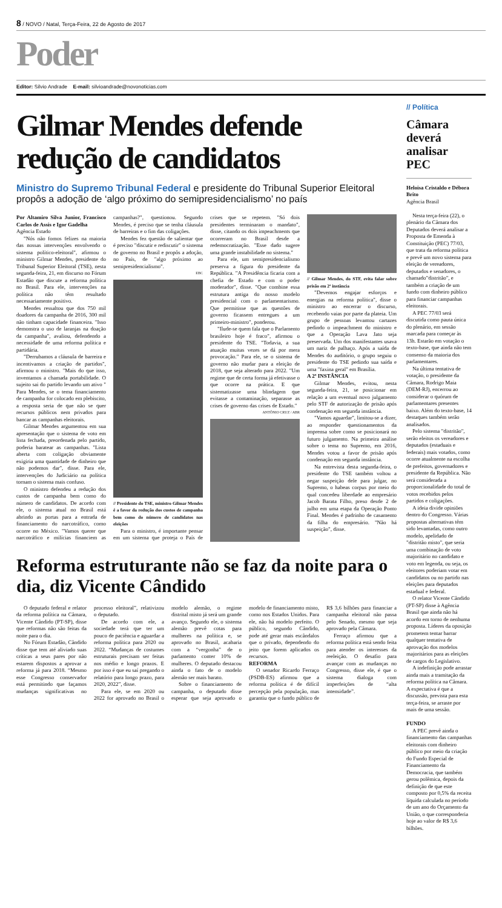8 / NOVO / Natal, Terça-Feira, 22 de Agosto de 2017
Poder
Editor: Silvio Andrade E-mail: silvioandrade@novonoticias.com
Gilmar Mendes defende redução de candidatos
Ministro do Supremo Tribunal Federal e presidente do Tribunal Superior Eleitoral propôs a adoção de ‘algo próximo do semipresidencialismo’ no país
Por Altamiro Silva Junior, Francisco Carlos de Assis e Igor Gadelha
Agência Estado
"Nós não fomos felizes na maioria das nossas intervenções envolvendo o sistema político-eleitoral", afirmou o ministro Gilmar Mendes, presidente do Tribunal Superior Eleitoral (TSE), nesta segunda-feira, 21, em discurso no Fórum Estadão que discute a reforma política no Brasil. Para ele, intervenções na política não têm resultado necessariamente positivo.
Mendes ressaltou que dos 750 mil doadores da campanha de 2016, 300 mil não tinham capacidade financeira. "Isso demonstra o uso de laranjas na doação da campanha", avaliou, defendendo a necessidade de uma reforma política e partidária.
"Derrubamos a cláusula de barreira e incentivamos a criação de partidos", afirmou o ministro. "Mais do que isso, inventamos a chamada portabilidade. O sujeito sai do partido levando um ativo " Para Mendes, se o tema financiamento de campanha for colocado em plebiscito, a resposta seria de que não se quer recursos públicos nem privados para bancar as campanhas eleitorais.
Gilmar Mendes argumentou em sua apresentação que o sistema de voto em lista fechada, preordenada pelo partido, poderia baratear as campanhas. "Lista aberta com coligação obviamente exigiria uma quantidade de dinheiro que não podemos dar", disse. Para ele, intervenções do Judiciário na política tornam o sistema mais confuso.
O ministro defendeu a redução dos custos de campanha bem como do número de candidatos. De acordo com ele, o sistema atual no Brasil está abrindo as portas para a entrada de financiamento do narcotráfico, como ocorre no México. "Vamos querer que narcotráfico e milícias financiem as campanhas?", questionou. Segundo Mendes, é preciso que se tenha cláusula de barreiras e o fim das coligações.
Mendes fez questão de salientar que é preciso "discutir e rediscutir" o sistema de governo no Brasil e propôs a adoção, no País, de "algo próximo ao semipresidencialismo".
EBC
// Presidente do TSE, ministro Gilmar Mendes é a favor da redução dos custos de campanha bem como do número de candidatos nas eleições
Para o ministro, é importante pensar em um sistema que proteja o País de crises que se repetem. "Só dois presidentes terminaram o mandato", disse, citando os dois impeachments que ocorreram no Brasil desde a redemocratização. "Esse dado sugere uma grande instabilidade no sistema."
Para ele, um semipresidencialismo preserva a figura do presidente da República. "A Presidência ficaria com a chefia de Estado e com o poder moderador", disse. "Que combine essa estrutura antiga do nosso modelo presidencial com o parlamentarismo. Que permitisse que as questões de governo ficassem entregues a um primeiro-ministro", ponderou.
"Ilude-se quem fala que o Parlamento brasileiro hoje é fraco", afirmou o presidente do TSE. "Todavia, a sua atuação muitas vezes se dá por mera provocação." Para ele, se o sistema de governo não mudar para a eleição de 2018, que seja alterado para 2022. "Um regime que de certa forma já efetivasse o que ocorre na prática. E que sistematizasse uma blindagem que evitasse a contaminação, separasse as crises de governo das crises de Estado."
ANTÔNIO CRUZ / ABR
// Gilmar Mendes, do STF, evita falar sobre prisão em 2ª instância
"Devemos engajar esforços e energias na reforma política", disse o ministro ao encerrar o discurso, recebendo vaias por parte da plateia. Um grupo de pessoas levantou cartazes pedindo o impeachment do ministro e que a Operação Lava Jato seja preservada. Um dos manifestantes usava um nariz de palhaço. Após a saída de Mendes do auditório, o grupo seguiu o presidente do TSE pedindo sua saída e uma "faxina geral" em Brasília.
A 2ª INSTÂNCIA
Gilmar Mendes, evitou, nesta segunda-feira, 21, se posicionar em relação a um eventual novo julgamento pelo STF de autorização de prisão após condenação em segunda instância.
"Vamos aguardar", limitou-se a dizer, ao responder questionamentos da imprensa sobre como se posicionará no futuro julgamento. Na primeira análise sobre o tema no Supremo, em 2016, Mendes votou a favor de prisão após condenação em segunda instância.
Na entrevista desta segunda-feira, o presidente do TSE também voltou a negar suspeição dele para julgar, no Supremo, o habeas corpus por meio do qual concedeu liberdade ao empresário Jacob Barata Filho, preso desde 2 de julho em uma etapa da Operação Ponto Final. Mendes é padrinho de casamento da filha do empresário. "Não há suspeição", disse.
Reforma estruturante não se faz da noite para o dia, diz Vicente Cândido
O deputado federal e relator da reforma política na Câmara, Vicente Cândido (PT-SP), disse que reformas não são feitas da noite para o dia.
No Fórum Estadão, Cândido disse que tem até aliviado suas críticas a seus pares por não estarem dispostos a aprovar a reforma já para 2018. “Mesmo esse Congresso conservador está permitindo que façamos mudanças significativas no processo eleitoral”, relativizou o deputado.
De acordo com ele, a sociedade terá que ter um pouco de paciência e aguardar a reforma política para 2020 ou 2022. “Mudanças de costumes estruturais precisam ser feitas nos médio e longo prazos. E por isso é que eu saí pregando o relatório para longo prazo, para 2020, 2022”, disse.
Para ele, se em 2020 ou 2022 for aprovado no Brasil o modelo alemão, o regime distrital misto já será um grande avanço. Segundo ele, o sistema alemão prevê cotas para mulheres na política e, se aprovado no Brasil, acabaria com a “vergonha” de o parlamento conter 10% de mulheres. O deputado destacou ainda o fato de o modelo alemão ser mais barato.
Sobre o financiamento de campanha, o deputado disse esperar que seja aprovado o modelo de financiamento misto, como nos Estados Unidos. Para ele, não há modelo perfeito. O público, segundo Cândido, pode até gerar mais escândalos que o privado, dependendo do jeito que forem aplicados os recursos.
REFORMA
O senador Ricardo Ferraço (PSDB-ES) afirmou que a reforma política é de difícil percepção pela população, mas garantiu que o fundo público de R$ 3,6 bilhões para financiar a campanha eleitoral não passa pelo Senado, mesmo que seja aprovado pela Câmara.
Ferraço afirmou que a reforma política está sendo feita para atender os interesses da reeleição. O desafio para avançar com as mudanças no Congresso, disse ele, é que o sistema dialoga com imperfeições de “alta intensidade”.
// Política
Câmara deverá analisar PEC
Heloisa Cristaldo e Débora Brito
Agência Brasil
Nesta terça-feira (22), o plenário da Câmara dos Deputados deverá analisar a Proposta de Emenda à Constituição (PEC) 77/03, que trata da reforma política e prevê um novo sistema para eleição de vereadores, deputados e senadores, o chamado"distritão", e também a criação de um fundo com dinheiro público para financiar campanhas eleitorais.
A PEC 77/03 será discutida como pauta única do plenário, em sessão marcada para começar às 13h. Estarão em votação o texto-base, que ainda não tem consenso da maioria dos parlamentares.
Na última tentativa de votação, o presidente da Câmara, Rodrigo Maia (DEM-RJ), encerrou ao considerar o quórum de parlamentares presentes baixo. Além do texto-base, 14 destaques também serão analisados.
Pelo sistema "distritão", serão eleitos os vereadores e deputados (estaduais e federais) mais votados, como ocorre atualmente na escolha de prefeitos, governadores e presidente da República. Não será considerada a proporcionalidade do total de votos recebidos pelos partidos e coligações.
A ideia divide opiniões dentro do Congresso. Várias propostas alternativas têm sido levantadas, como outro modelo, apelidado de "distritão misto", que seria uma combinação de voto majoritário no candidato e voto em legenda, ou seja, os eleitores poderiam votar em candidatos ou no partido nas eleições para deputados estadual e federal.
O relator Vicente Cândido (PT-SP) disse à Agência Brasil que ainda não há acordo em torno de nenhuma proposta. Líderes da oposição prometem tentar barrar qualquer tentativa de aprovação dos modelos majoritários para as eleições de cargos do Legislativo.
A indefinição pode arrastar ainda mais a tramitação da reforma política na Câmara. A expectativa é que a discussão, prevista para esta terça-feira, se arraste por mais de uma sessão.
FUNDO
A PEC prevê ainda o financiamento das campanhas eleitorais com dinheiro público por meio da criação do Fundo Especial de Financiamento da Democracia, que também gerou polêmica, depois da definição de que este composto por 0,5% da receita líquida calculada no período de um ano do Orçamento da União, o que corresponderia hoje ao valor de R$ 3,6 bilhões.